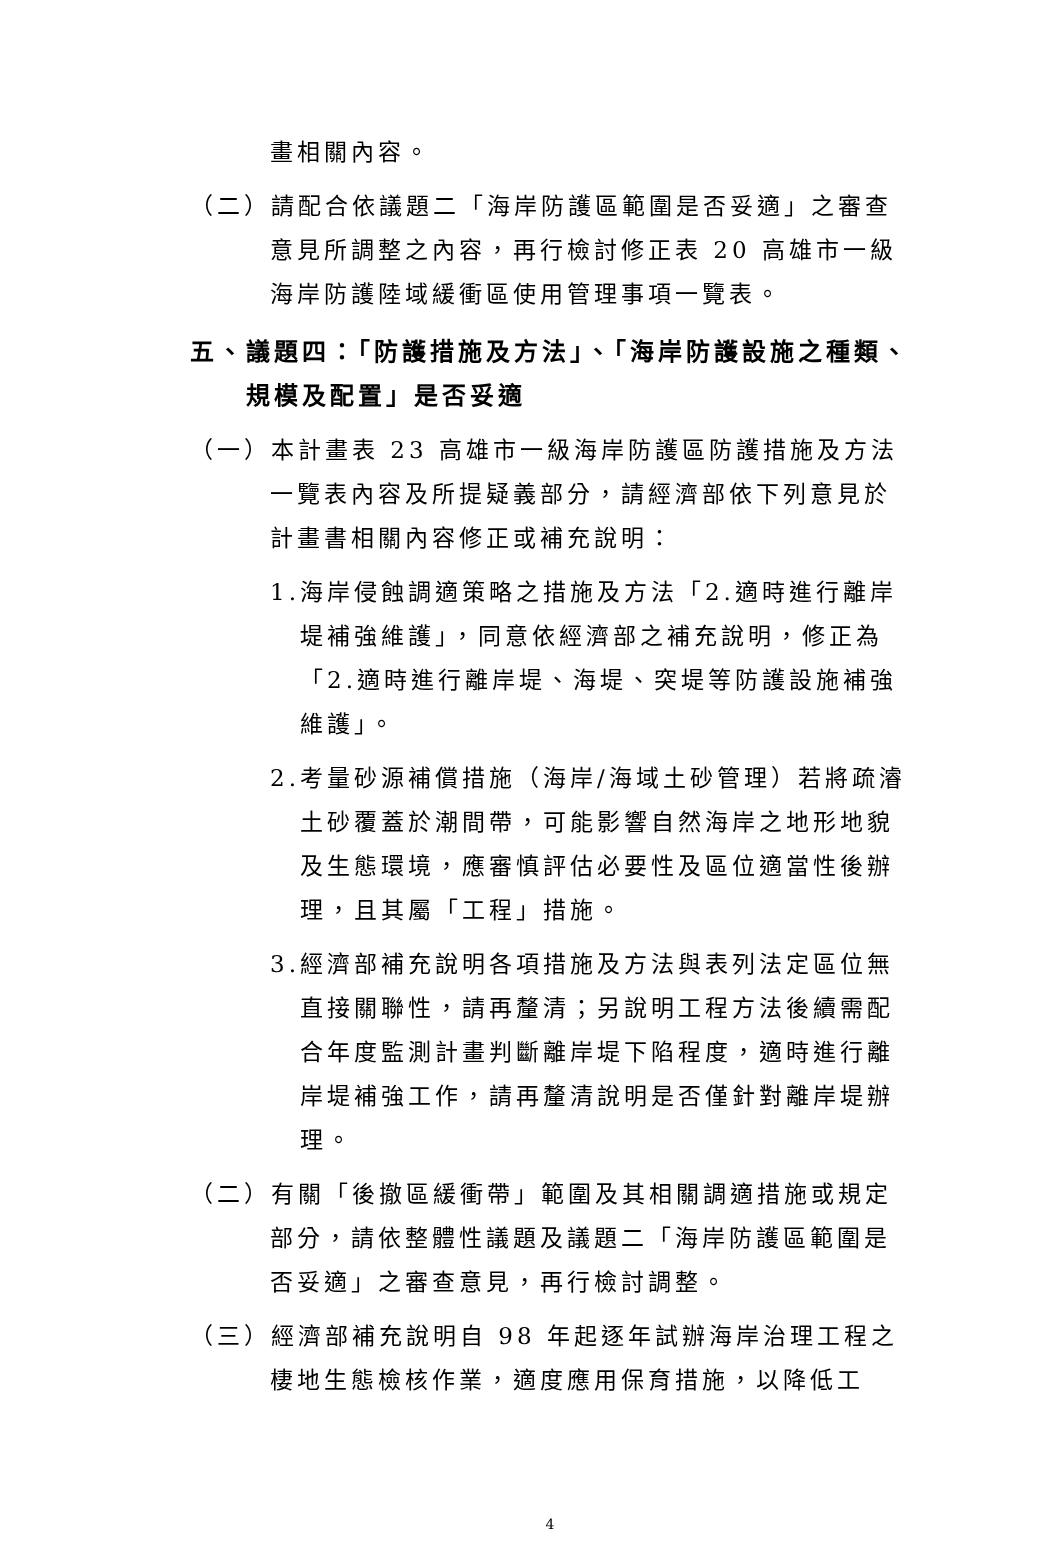畫相關內容。
（二）請配合依議題二「海岸防護區範圍是否妥適」之審查意見所調整之內容，再行檢討修正表 20 高雄市一級海岸防護陸域緩衝區使用管理事項一覽表。
五、議題四：「防護措施及方法」、「海岸防護設施之種類、規模及配置」是否妥適
（一）本計畫表 23 高雄市一級海岸防護區防護措施及方法一覽表內容及所提疑義部分，請經濟部依下列意見於計畫書相關內容修正或補充說明：
1.海岸侵蝕調適策略之措施及方法「2.適時進行離岸堤補強維護」，同意依經濟部之補充說明，修正為「2.適時進行離岸堤、海堤、突堤等防護設施補強維護」。
2.考量砂源補償措施（海岸/海域土砂管理）若將疏濬土砂覆蓋於潮間帶，可能影響自然海岸之地形地貌及生態環境，應審慎評估必要性及區位適當性後辦理，且其屬「工程」措施。
3.經濟部補充說明各項措施及方法與表列法定區位無直接關聯性，請再釐清；另說明工程方法後續需配合年度監測計畫判斷離岸堤下陷程度，適時進行離岸堤補強工作，請再釐清說明是否僅針對離岸堤辦理。
（二）有關「後撤區緩衝帶」範圍及其相關調適措施或規定部分，請依整體性議題及議題二「海岸防護區範圍是否妥適」之審查意見，再行檢討調整。
（三）經濟部補充說明自 98 年起逐年試辦海岸治理工程之棲地生態檢核作業，適度應用保育措施，以降低工
4